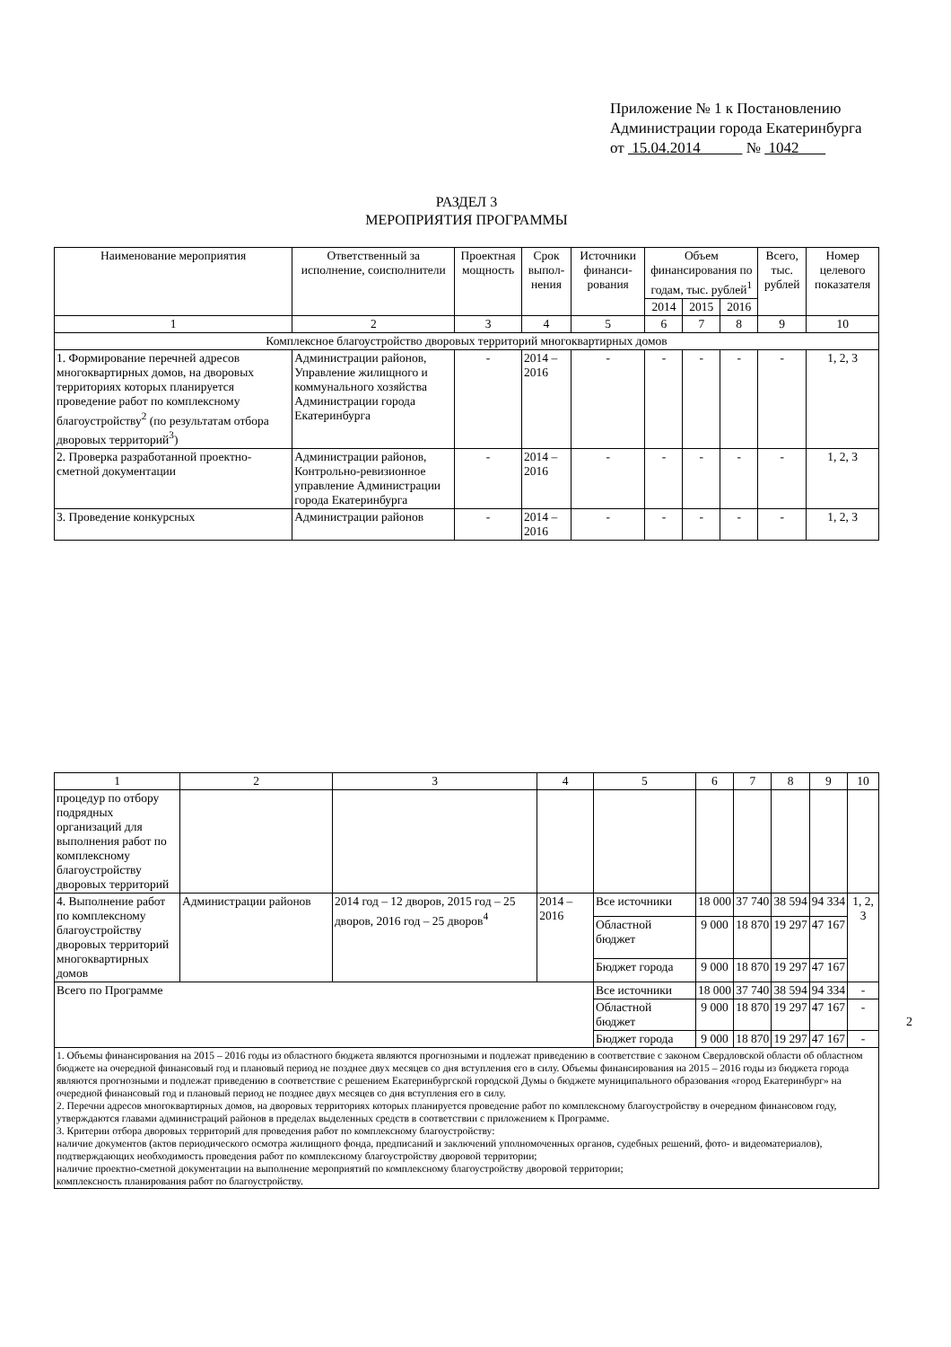Приложение № 1 к Постановлению
Администрации города Екатеринбурга
от 15.04.2014 № 1042
РАЗДЕЛ 3
МЕРОПРИЯТИЯ ПРОГРАММЫ
| Наименование мероприятия | Ответственный за исполнение, соисполнители | Проектная мощность | Срок выпол-нения | Источники финанси-рования | Объем финансирования по годам, тыс. рублей<sup>1</sup> | | | Всего, тыс. рублей | Номер целевого показателя |
| --- | --- | --- | --- | --- | --- | --- | --- | --- | --- |
| | | | | | 2014 | 2015 | 2016 | | |
| 1 | 2 | 3 | 4 | 5 | 6 | 7 | 8 | 9 | 10 |
| Комплексное благоустройство дворовых территорий многоквартирных домов | | | | | | | | | |
| 1. Формирование перечней адресов многоквартирных домов, на дворовых территориях которых планируется проведение работ по комплексному благоустройству<sup>2</sup> (по результатам отбора дворовых территорий<sup>3</sup>) | Администрации районов, Управление жилищного и коммунального хозяйства Администрации города Екатеринбурга | - | 2014 – 2016 | - | - | - | - | - | 1, 2, 3 |
| 2. Проверка разработанной проектно-сметной документации | Администрации районов, Контрольно-ревизионное управление Администрации города Екатеринбурга | - | 2014 – 2016 | - | - | - | - | - | 1, 2, 3 |
| 3. Проведение конкурсных | Администрации районов | - | 2014 – 2016 | - | - | - | - | - | 1, 2, 3 |
| 1 | 2 | 3 | 4 | 5 | 6 | 7 | 8 | 9 | 10 |
| процедур по отбору подрядных организаций для выполнения работ по комплексному благоустройству дворовых территорий | | | | | | | | | |
| 4. Выполнение работ по комплексному благоустройству дворовых территорий многоквартирных домов | Администрации районов | 2014 год – 12 дворов, 2015 год – 25 дворов, 2016 год – 25 дворов<sup>4</sup> | 2014 – 2016 | Все источники | 18 000 | 37 740 | 38 594 | 94 334 | 1, 2, 3 |
| | | | | Областной бюджет | 9 000 | 18 870 | 19 297 | 47 167 | |
| | | | | Бюджет города | 9 000 | 18 870 | 19 297 | 47 167 | |
| Всего по Программе | | | | Все источники | 18 000 | 37 740 | 38 594 | 94 334 | - |
| | | | | Областной бюджет | 9 000 | 18 870 | 19 297 | 47 167 | - |
| | | | | Бюджет города | 9 000 | 18 870 | 19 297 | 47 167 | - |
| 1. Объемы финансирования на 2015 – 2016 годы из областного бюджета являются прогнозными и подлежат приведению в соответствие с законом Свердловской области об областном бюджете на очередной финансовый год и плановый период не позднее двух месяцев со дня вступления его в силу. Объемы финансирования на 2015 – 2016 годы из бюджета города являются прогнозными и подлежат приведению в соответствие с решением Екатеринбургской городской Думы о бюджете муниципального образования «город Екатеринбург» на очередной финансовый год и плановый период не позднее двух месяцев со дня вступления его в силу. 2. Перечни адресов многоквартирных домов, на дворовых территориях которых планируется проведение работ по комплексному благоустройству в очередном финансовом году, утверждаются главами администраций районов в пределах выделенных средств в соответствии с приложением к Программе. 3. Критерии отбора дворовых территорий для проведения работ по комплексному благоустройству: наличие документов (актов периодического осмотра жилищного фонда, предписаний и заключений уполномоченных органов, судебных решений, фото- и видеоматериалов), подтверждающих необходимость проведения работ по комплексному благоустройству дворовой территории; наличие проектно-сметной документации на выполнение мероприятий по комплексному благоустройству дворовой территории; комплексность планирования работ по благоустройству. | | | | | | | | | |
2